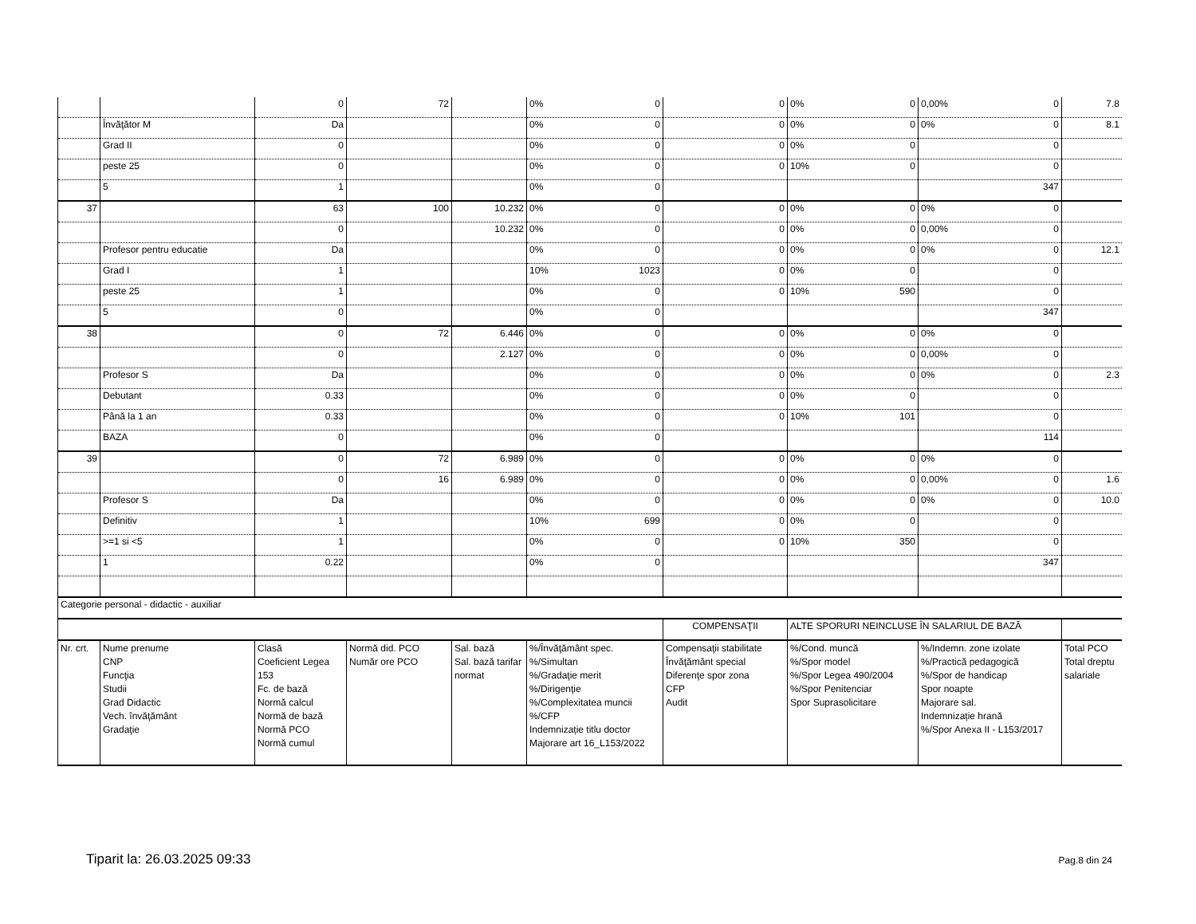| | | 0 | 72 | | 0% 0 | 0 | 0% 0 | 0,00% 0 | 7.8 |
| | Învăţător M | Da | | | 0% 0 | 0 | 0% 0 | 0% 0 | 8.1 |
| | Grad II | 0 | | | 0% 0 | 0 | 0% 0 | 0 | |
| | peste 25 | 0 | | | 0% 0 | 0 | 10% 0 | 0 | |
| | 5 | 1 | | | 0% 0 | | | 347 | |
| 37 | | 63 | 100 | 10.232 | 0% 0 | 0 | 0% 0 | 0% 0 | |
| | | 0 | | 10.232 | 0% 0 | 0 | 0% 0 | 0,00% 0 | |
| | Profesor pentru educatie | Da | | | 0% 0 | 0 | 0% 0 | 0% 0 | 12.1 |
| | Grad I | 1 | | | 10% 1023 | 0 | 0% 0 | 0 | |
| | peste 25 | 1 | | | 0% 0 | 0 | 10% 590 | 0 | |
| | 5 | 0 | | | 0% 0 | | | 347 | |
| 38 | | 0 | 72 | 6.446 | 0% 0 | 0 | 0% 0 | 0% 0 | |
| | | 0 | | 2.127 | 0% 0 | 0 | 0% 0 | 0,00% 0 | |
| | Profesor S | Da | | | 0% 0 | 0 | 0% 0 | 0% 0 | 2.3 |
| | Debutant | 0.33 | | | 0% 0 | 0 | 0% 0 | 0 | |
| | Până la 1 an | 0.33 | | | 0% 0 | 0 | 10% 101 | 0 | |
| | BAZA | 0 | | | 0% 0 | | | 114 | |
| 39 | | 0 | 72 | 6.989 | 0% 0 | 0 | 0% 0 | 0% 0 | |
| | | 0 | 16 | 6.989 | 0% 0 | 0 | 0% 0 | 0,00% 0 | 1.6 |
| | Profesor S | Da | | | 0% 0 | 0 | 0% 0 | 0% 0 | 10.0 |
| | Definitiv | 1 | | | 10% 699 | 0 | 0% 0 | 0 | |
| | >=1 si <5 | 1 | | | 0% 0 | 0 | 10% 350 | 0 | |
| | 1 | 0.22 | | | 0% 0 | | | 347 | |
| Categorie personal - didactic - auxiliar | | | | | | | | | |
| | | | | | | COMPENSAŢII | ALTE SPORURI NEINCLUSE ÎN SALARIUL DE BAZĂ | | |
| Nr. crt. | Nume prenume CNP Funcţia Studii Grad Didactic Vech. învăţământ Gradaţie | Clasă Coeficient Legea 153 Fc. de bază Normă calcul Normă de bază Normă PCO Normă cumul | Normă did. PCO Număr ore PCO | Sal. bază Sal. bază tarifar normat | %/Învăţământ spec. %/Simultan %/Gradaţie merit %/Dirigenţie %/Complexitatea muncii %/CFP Indemnizație titlu doctor Majorare art 16_L153/2022 | Compensaţii stabilitate Învăţământ special Diferenţe spor zona CFP Audit | %/Cond. muncă %/Spor model %/Spor Legea 490/2004 %/Spor Penitenciar Spor Suprasolicitare | %/Indemn. zone izolate %/Practică pedagogică %/Spor de handicap Spor noapte Majorare sal. Indemnizație hrană %/Spor Anexa II - L153/2017 | Total PCO Total dreptu salariale |
Tiparit la: 26.03.2025 09:33 Pag.8 din 24